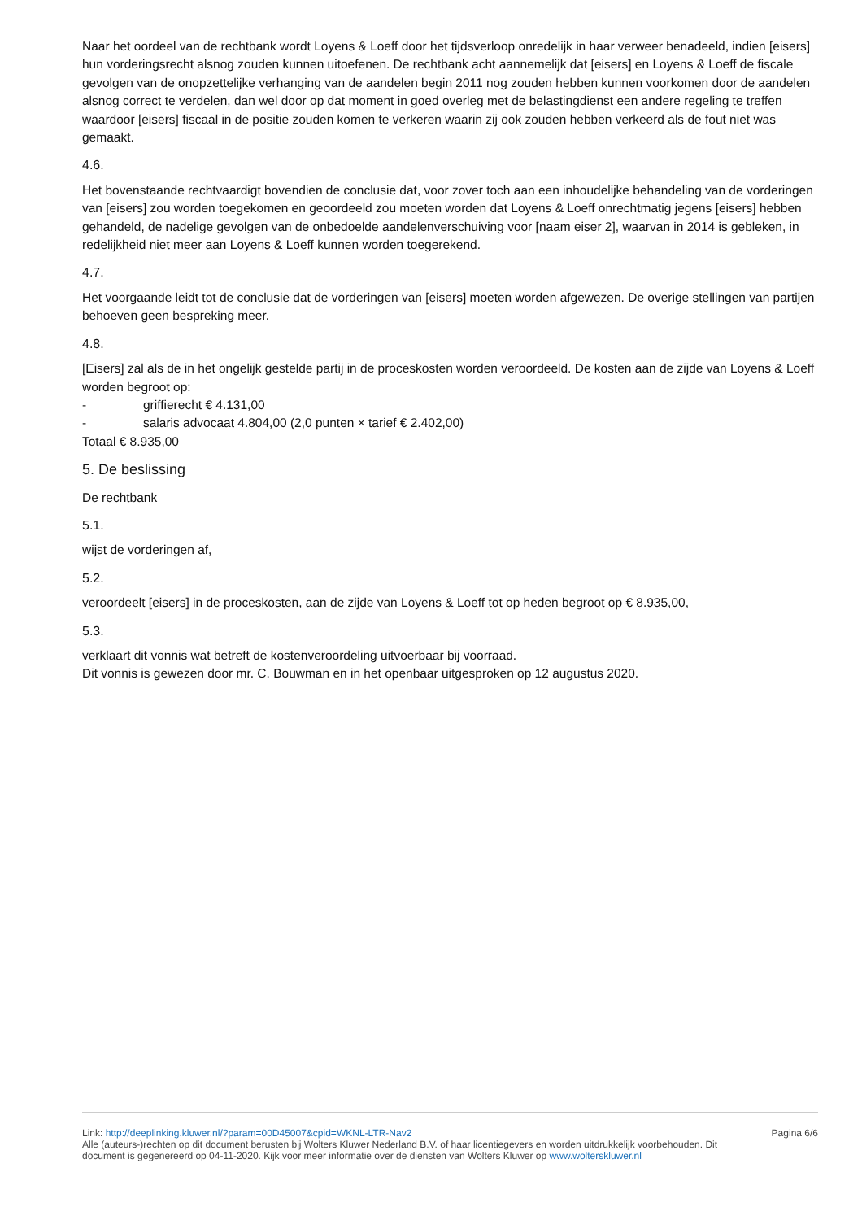Naar het oordeel van de rechtbank wordt Loyens & Loeff door het tijdsverloop onredelijk in haar verweer benadeeld, indien [eisers] hun vorderingsrecht alsnog zouden kunnen uitoefenen. De rechtbank acht aannemelijk dat [eisers] en Loyens & Loeff de fiscale gevolgen van de onopzettelijke verhanging van de aandelen begin 2011 nog zouden hebben kunnen voorkomen door de aandelen alsnog correct te verdelen, dan wel door op dat moment in goed overleg met de belastingdienst een andere regeling te treffen waardoor [eisers] fiscaal in de positie zouden komen te verkeren waarin zij ook zouden hebben verkeerd als de fout niet was gemaakt.
4.6.
Het bovenstaande rechtvaardigt bovendien de conclusie dat, voor zover toch aan een inhoudelijke behandeling van de vorderingen van [eisers] zou worden toegekomen en geoordeeld zou moeten worden dat Loyens & Loeff onrechtmatig jegens [eisers] hebben gehandeld, de nadelige gevolgen van de onbedoelde aandelenverschuiving voor [naam eiser 2], waarvan in 2014 is gebleken, in redelijkheid niet meer aan Loyens & Loeff kunnen worden toegerekend.
4.7.
Het voorgaande leidt tot de conclusie dat de vorderingen van [eisers] moeten worden afgewezen. De overige stellingen van partijen behoeven geen bespreking meer.
4.8.
[Eisers] zal als de in het ongelijk gestelde partij in de proceskosten worden veroordeeld. De kosten aan de zijde van Loyens & Loeff worden begroot op:
- griffierecht € 4.131,00
- salaris advocaat 4.804,00 (2,0 punten × tarief € 2.402,00)
Totaal € 8.935,00
5. De beslissing
De rechtbank
5.1.
wijst de vorderingen af,
5.2.
veroordeelt [eisers] in de proceskosten, aan de zijde van Loyens & Loeff tot op heden begroot op € 8.935,00,
5.3.
verklaart dit vonnis wat betreft de kostenveroordeling uitvoerbaar bij voorraad.
Dit vonnis is gewezen door mr. C. Bouwman en in het openbaar uitgesproken op 12 augustus 2020.
Link: http://deeplinking.kluwer.nl/?param=00D45007&cpid=WKNL-LTR-Nav2
Alle (auteurs-)rechten op dit document berusten bij Wolters Kluwer Nederland B.V. of haar licentiegevers en worden uitdrukkelijk voorbehouden. Dit document is gegenereerd op 04-11-2020. Kijk voor meer informatie over de diensten van Wolters Kluwer op www.wolterskluwer.nl
Pagina 6/6